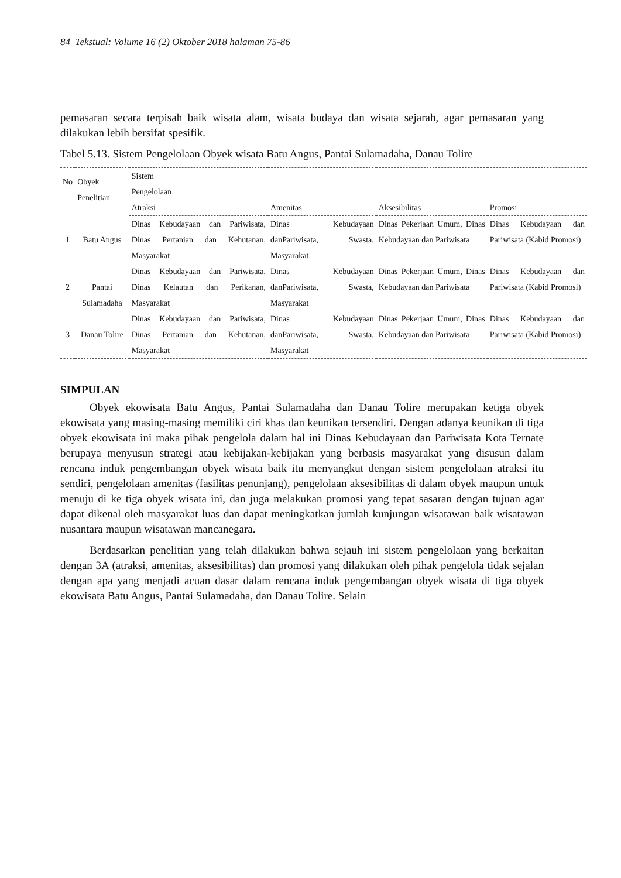84 Tekstual: Volume 16 (2) Oktober 2018 halaman 75-86
pemasaran secara terpisah baik wisata alam, wisata budaya dan wisata sejarah, agar pemasaran yang dilakukan lebih bersifat spesifik.
Tabel 5.13. Sistem Pengelolaan Obyek wisata Batu Angus, Pantai Sulamadaha, Danau Tolire
| No | Obyek Penelitian | Sistem Pengelolaan | | | |
| --- | --- | --- | --- | --- | --- |
| | | Atraksi | Amenitas | Aksesibilitas | Promosi |
| 1 | Batu Angus | Dinas Kebudayaan dan Pariwisata, Dinas Pertanian dan Kehutanan, Masyarakat | Dinas Kebudayaan danPariwisata, Swasta, Masyarakat | Dinas Pekerjaan Umum, Dinas Kebudayaan dan Pariwisata | Dinas Kebudayaan dan Pariwisata (Kabid Promosi) |
| 2 | Pantai Sulamadaha | Dinas Kebudayaan dan Pariwisata, Dinas Kelautan dan Perikanan, Masyarakat | Dinas Kebudayaan danPariwisata, Swasta, Masyarakat | Dinas Pekerjaan Umum, Dinas Kebudayaan dan Pariwisata | Dinas Kebudayaan dan Pariwisata (Kabid Promosi) |
| 3 | Danau Tolire | Dinas Kebudayaan dan Pariwisata, Dinas Pertanian dan Kehutanan, Masyarakat | Dinas Kebudayaan danPariwisata, Swasta, Masyarakat | Dinas Pekerjaan Umum, Dinas Kebudayaan dan Pariwisata | Dinas Kebudayaan dan Pariwisata (Kabid Promosi) |
SIMPULAN
Obyek ekowisata Batu Angus, Pantai Sulamadaha dan Danau Tolire merupakan ketiga obyek ekowisata yang masing-masing memiliki ciri khas dan keunikan tersendiri. Dengan adanya keunikan di tiga obyek ekowisata ini maka pihak pengelola dalam hal ini Dinas Kebudayaan dan Pariwisata Kota Ternate berupaya menyusun strategi atau kebijakan-kebijakan yang berbasis masyarakat yang disusun dalam rencana induk pengembangan obyek wisata baik itu menyangkut dengan sistem pengelolaan atraksi itu sendiri, pengelolaan amenitas (fasilitas penunjang), pengelolaan aksesibilitas di dalam obyek maupun untuk menuju di ke tiga obyek wisata ini, dan juga melakukan promosi yang tepat sasaran dengan tujuan agar dapat dikenal oleh masyarakat luas dan dapat meningkatkan jumlah kunjungan wisatawan baik wisatawan nusantara maupun wisatawan mancanegara.
Berdasarkan penelitian yang telah dilakukan bahwa sejauh ini sistem pengelolaan yang berkaitan dengan 3A (atraksi, amenitas, aksesibilitas) dan promosi yang dilakukan oleh pihak pengelola tidak sejalan dengan apa yang menjadi acuan dasar dalam rencana induk pengembangan obyek wisata di tiga obyek ekowisata Batu Angus, Pantai Sulamadaha, dan Danau Tolire. Selain